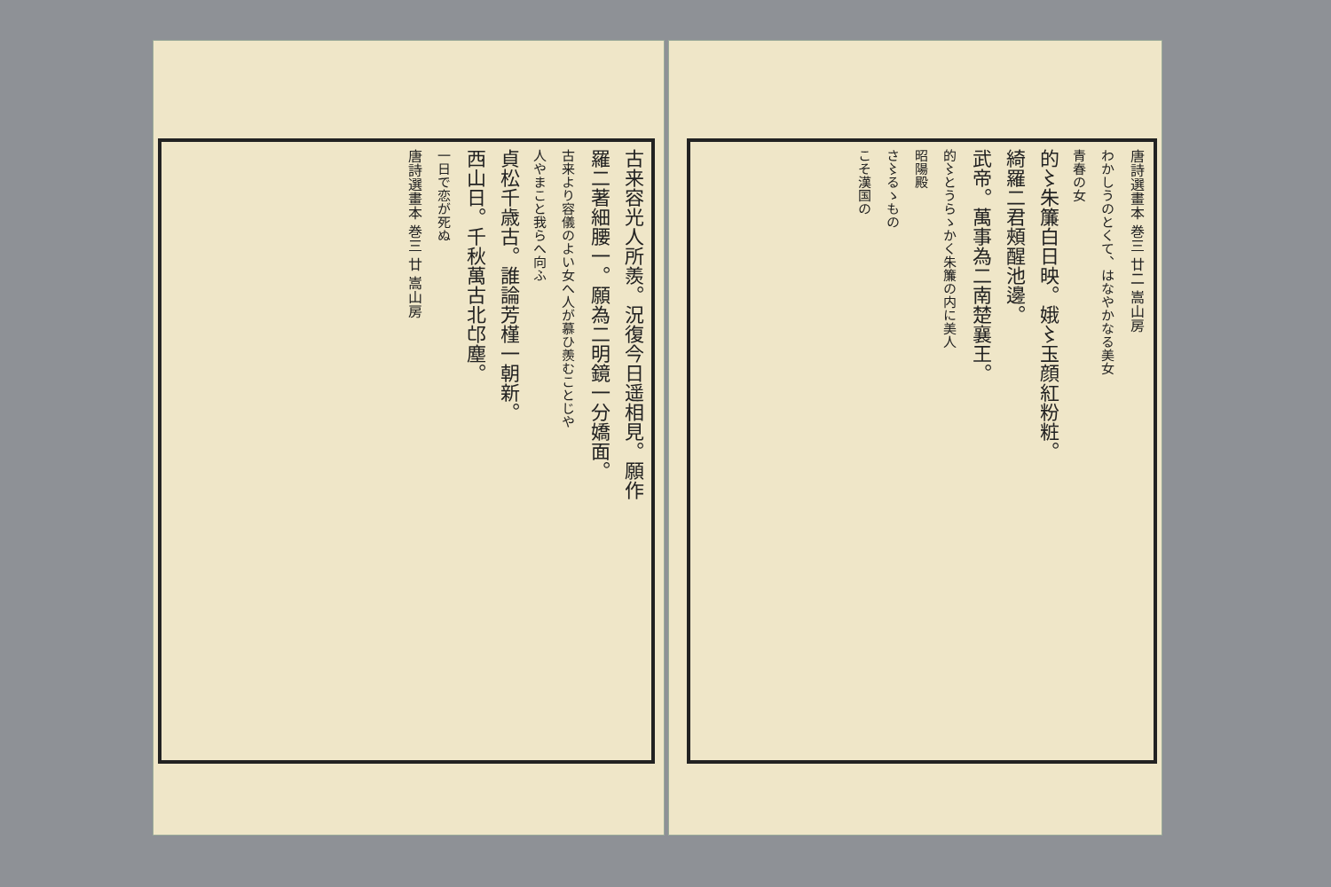古来容光人所羨。況復今日遥相見。願作
羅二著細腰一。願為二明鏡一分嬌面。
古来より容儀のよい女へ人が慕ひ羨むことじや
人やまこと我らへ向ふ
貞松千歳古。誰論芳槿一朝新。
西山日。千秋萬古北邙塵。
一日で恋が死ぬ
唐詩選畫本 巻三 廿 嵩山房
唐詩選畫本 巻三 廿二 嵩山房
わかしうのとくて、はなやかなる美女
青春の女
的〻朱簾白日映。娥〻玉顔紅粉粧。
綺羅二君頰醒池邊。
武帝。萬事為二南楚襄王。
的〻とうらゝかく朱簾の内に美人
昭陽殿
さ〻るゝもの
こそ漢国の